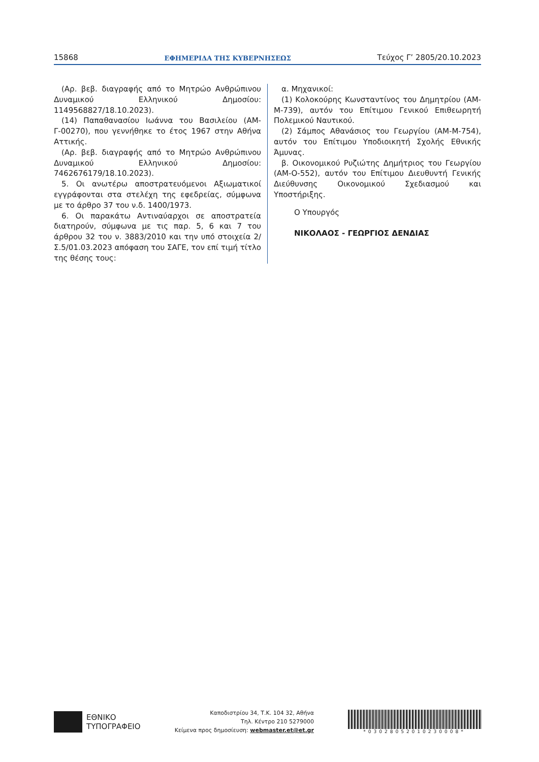15868 ΕΦΗΜΕΡΙΔΑ ΤΗΣ ΚΥΒΕΡΝΗΣΕΩΣ Τεύχος Γ’ 2805/20.10.2023
(Αρ. βεβ. διαγραφής από το Μητρώο Ανθρώπινου Δυναμικού Ελληνικού Δημοσίου: 1149568827/18.10.2023).
(14) Παπαθανασίου Ιωάννα του Βασιλείου (ΑΜ-Γ-00270), που γεννήθηκε το έτος 1967 στην Αθήνα Αττικής.
(Αρ. βεβ. διαγραφής από το Μητρώο Ανθρώπινου Δυναμικού Ελληνικού Δημοσίου: 7462676179/18.10.2023).
5. Οι ανωτέρω αποστρατευόμενοι Αξιωματικοί εγγράφονται στα στελέχη της εφεδρείας, σύμφωνα με το άρθρο 37 του ν.δ. 1400/1973.
6. Οι παρακάτω Αντιναύαρχοι σε αποστρατεία διατηρούν, σύμφωνα με τις παρ. 5, 6 και 7 του άρθρου 32 του ν. 3883/2010 και την υπό στοιχεία 2/Σ.5/01.03.2023 απόφαση του ΣΑΓΕ, τον επί τιμή τίτλο της θέσης τους:
α. Μηχανικοί:
(1) Κολοκούρης Κωνσταντίνος του Δημητρίου (ΑΜ-Μ-739), αυτόν του Επίτιμου Γενικού Επιθεωρητή Πολεμικού Ναυτικού.
(2) Σάμπος Αθανάσιος του Γεωργίου (ΑΜ-Μ-754), αυτόν του Επίτιμου Υποδιοικητή Σχολής Εθνικής Άμυνας.
β. Οικονομικού Ρυζιώτης Δημήτριος του Γεωργίου (ΑΜ-Ο-552), αυτόν του Επίτιμου Διευθυντή Γενικής Διεύθυνσης Οικονομικού Σχεδιασμού και Υποστήριξης.
Ο Υπουργός
ΝΙΚΟΛΑΟΣ - ΓΕΩΡΓΙΟΣ ΔΕΝΔΙΑΣ
ΕΘΝΙΚΟ
ΤΥΠΟΓΡΑΦΕΙΟ
Καποδιστρίου 34, Τ.Κ. 104 32, Αθήνα
Τηλ. Κέντρο 210 5279000
Κείμενα προς δημοσίευση: webmaster.et@et.gr
*03028052010230008*